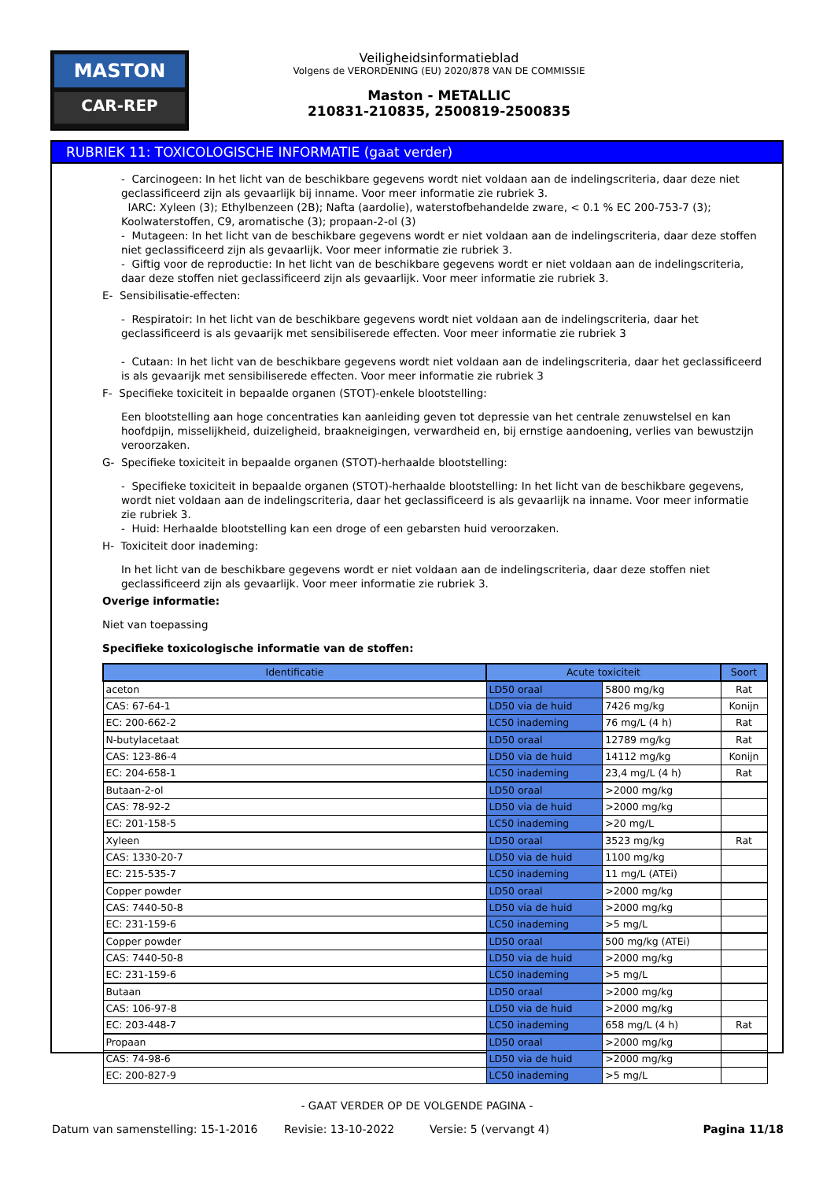MASTON
CAR-REP
Veiligheidsinformatieblad
Volgens de VERORDENING (EU) 2020/878 VAN DE COMMISSIE
Maston - METALLIC
210831-210835, 2500819-2500835
RUBRIEK 11: TOXICOLOGISCHE INFORMATIE (gaat verder)
- Carcinogeen: In het licht van de beschikbare gegevens wordt niet voldaan aan de indelingscriteria, daar deze niet geclassificeerd zijn als gevaarlijk bij inname. Voor meer informatie zie rubriek 3.
IARC: Xyleen (3); Ethylbenzeen (2B); Nafta (aardolie), waterstofbehandelde zware, < 0.1 % EC 200-753-7 (3); Koolwaterstoffen, C9, aromatische (3); propaan-2-ol (3)
- Mutageen: In het licht van de beschikbare gegevens wordt er niet voldaan aan de indelingscriteria, daar deze stoffen niet geclassificeerd zijn als gevaarlijk. Voor meer informatie zie rubriek 3.
- Giftig voor de reproductie: In het licht van de beschikbare gegevens wordt er niet voldaan aan de indelingscriteria, daar deze stoffen niet geclassificeerd zijn als gevaarlijk. Voor meer informatie zie rubriek 3.
E- Sensibilisatie-effecten:
- Respiratoir: In het licht van de beschikbare gegevens wordt niet voldaan aan de indelingscriteria, daar het geclassificeerd is als gevaarijk met sensibiliserede effecten. Voor meer informatie zie rubriek 3
- Cutaan: In het licht van de beschikbare gegevens wordt niet voldaan aan de indelingscriteria, daar het geclassificeerd is als gevaarijk met sensibiliserede effecten. Voor meer informatie zie rubriek 3
F- Specifieke toxiciteit in bepaalde organen (STOT)-enkele blootstelling:
Een blootstelling aan hoge concentraties kan aanleiding geven tot depressie van het centrale zenuwstelsel en kan hoofdpijn, misselijkheid, duizeligheid, braakneigingen, verwardheid en, bij ernstige aandoening, verlies van bewustzijn veroorzaken.
G- Specifieke toxiciteit in bepaalde organen (STOT)-herhaalde blootstelling:
- Specifieke toxiciteit in bepaalde organen (STOT)-herhaalde blootstelling: In het licht van de beschikbare gegevens, wordt niet voldaan aan de indelingscriteria, daar het geclassificeerd is als gevaarlijk na inname. Voor meer informatie zie rubriek 3.
- Huid: Herhaalde blootstelling kan een droge of een gebarsten huid veroorzaken.
H- Toxiciteit door inademing:
In het licht van de beschikbare gegevens wordt er niet voldaan aan de indelingscriteria, daar deze stoffen niet geclassificeerd zijn als gevaarlijk. Voor meer informatie zie rubriek 3.
Overige informatie:
Niet van toepassing
Specifieke toxicologische informatie van de stoffen:
| Identificatie | Acute toxiciteit | | Soort |
| --- | --- | --- | --- |
| aceton | LD50 oraal | 5800 mg/kg | Rat |
| CAS: 67-64-1 | LD50 via de huid | 7426 mg/kg | Konijn |
| EC: 200-662-2 | LC50 inademing | 76 mg/L (4 h) | Rat |
| N-butylacetaat | LD50 oraal | 12789 mg/kg | Rat |
| CAS: 123-86-4 | LD50 via de huid | 14112 mg/kg | Konijn |
| EC: 204-658-1 | LC50 inademing | 23,4 mg/L (4 h) | Rat |
| Butaan-2-ol | LD50 oraal | >2000 mg/kg | |
| CAS: 78-92-2 | LD50 via de huid | >2000 mg/kg | |
| EC: 201-158-5 | LC50 inademing | >20 mg/L | |
| Xyleen | LD50 oraal | 3523 mg/kg | Rat |
| CAS: 1330-20-7 | LD50 via de huid | 1100 mg/kg | |
| EC: 215-535-7 | LC50 inademing | 11 mg/L (ATEi) | |
| Copper powder | LD50 oraal | >2000 mg/kg | |
| CAS: 7440-50-8 | LD50 via de huid | >2000 mg/kg | |
| EC: 231-159-6 | LC50 inademing | >5 mg/L | |
| Copper powder | LD50 oraal | 500 mg/kg (ATEi) | |
| CAS: 7440-50-8 | LD50 via de huid | >2000 mg/kg | |
| EC: 231-159-6 | LC50 inademing | >5 mg/L | |
| Butaan | LD50 oraal | >2000 mg/kg | |
| CAS: 106-97-8 | LD50 via de huid | >2000 mg/kg | |
| EC: 203-448-7 | LC50 inademing | 658 mg/L (4 h) | Rat |
| Propaan | LD50 oraal | >2000 mg/kg | |
| CAS: 74-98-6 | LD50 via de huid | >2000 mg/kg | |
| EC: 200-827-9 | LC50 inademing | >5 mg/L | |
- GAAT VERDER OP DE VOLGENDE PAGINA -
Datum van samenstelling: 15-1-2016 Revisie: 13-10-2022 Versie: 5 (vervangt 4) Pagina 11/18